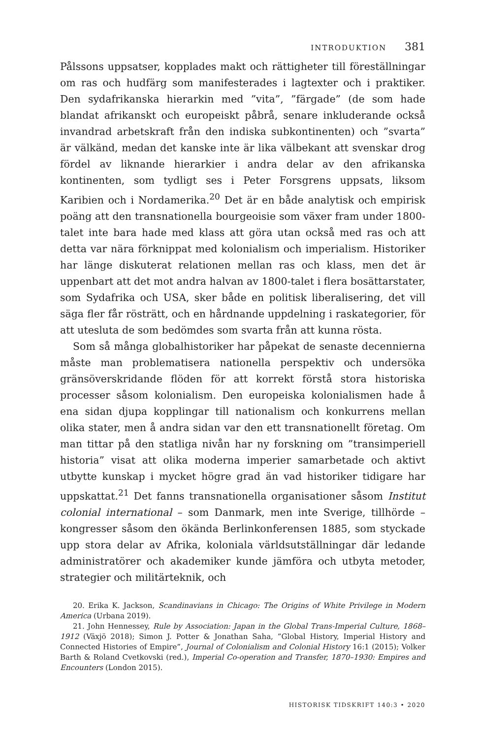INTRODUKTION 381
Pålssons uppsatser, kopplades makt och rättigheter till föreställningar om ras och hudfärg som manifesterades i lagtexter och i praktiker. Den sydafrikanska hierarkin med ”vita”, ”färgade” (de som hade blandat afrikanskt och europeiskt påbrå, senare inkluderande också invandrad arbetskraft från den indiska subkontinenten) och ”svarta” är välkänd, medan det kanske inte är lika välbekant att svenskar drog fördel av liknande hierarkier i andra delar av den afrikanska kontinenten, som tydligt ses i Peter Forsgrens uppsats, liksom Karibien och i Nordamerika.<sup>20</sup> Det är en både analytisk och empirisk poäng att den transnationella bourgeoisie som växer fram under 1800-talet inte bara hade med klass att göra utan också med ras och att detta var nära förknippat med kolonialism och imperialism. Historiker har länge diskuterat relationen mellan ras och klass, men det är uppenbart att det mot andra halvan av 1800-talet i flera bosättarstater, som Sydafrika och USA, sker både en politisk liberalisering, det vill säga fler får rösträtt, och en hårdnande uppdelning i raskategorier, för att utesluta de som bedömdes som svarta från att kunna rösta.
Som så många globalhistoriker har påpekat de senaste decennierna måste man problematisera nationella perspektiv och undersöka gränsöverskridande flöden för att korrekt förstå stora historiska processer såsom kolonialism. Den europeiska kolonialismen hade å ena sidan djupa kopplingar till nationalism och konkurrens mellan olika stater, men å andra sidan var den ett transnationellt företag. Om man tittar på den statliga nivån har ny forskning om ”transimperiell historia” visat att olika moderna imperier samarbetade och aktivt utbytte kunskap i mycket högre grad än vad historiker tidigare har uppskattat.<sup>21</sup> Det fanns transnationella organisationer såsom Institut colonial international – som Danmark, men inte Sverige, tillhörde – kongresser såsom den ökända Berlinkonferensen 1885, som styckade upp stora delar av Afrika, koloniala världsutställningar där ledande administratörer och akademiker kunde jämföra och utbyta metoder, strategier och militärteknik, och
20. Erika K. Jackson, Scandinavians in Chicago: The Origins of White Privilege in Modern America (Urbana 2019).
21. John Hennessey, Rule by Association: Japan in the Global Trans-Imperial Culture, 1868–1912 (Växjö 2018); Simon J. Potter & Jonathan Saha, ”Global History, Imperial History and Connected Histories of Empire”, Journal of Colonialism and Colonial History 16:1 (2015); Volker Barth & Roland Cvetkovski (red.), Imperial Co-operation and Transfer, 1870–1930: Empires and Encounters (London 2015).
HISTORISK TIDSKRIFT 140:3 • 2020